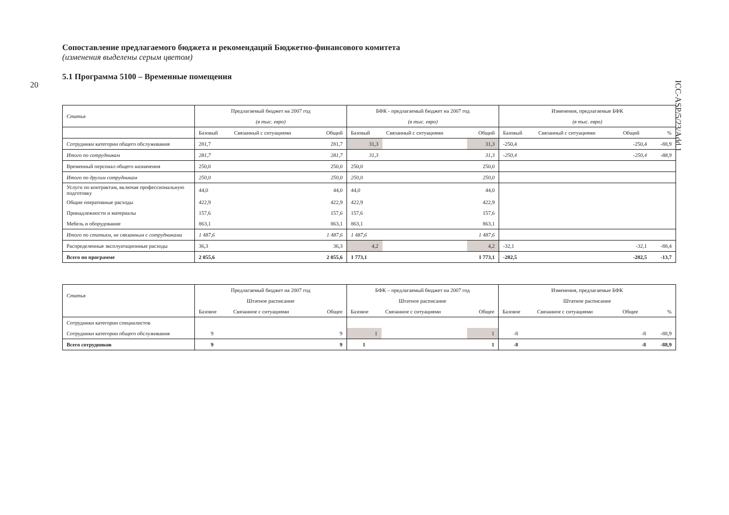20
ICC-ASP/5/23/Add.1
Сопоставление предлагаемого бюджета и рекомендаций Бюджетно-финансового комитета
(изменения выделены серым цветом)
5.1 Программа 5100 – Временные помещения
| Статья | Предлагаемый бюджет на 2007 год | | | БФК - предлагаемый бюджет на 2007 год | | | Изменения, предлагаемые БФК | | | |
| | (в тыс. евро) | | | (в тыс. евро) | | | (в тыс. евро) | | | |
| | Базовый | Связанный с ситуациями | Общий | Базовый | Связанный с ситуациями | Общий | Базовый | Связанный с ситуациями | Общий | % |
| Сотрудники категории общего обслуживания | 281,7 | | 281,7 | 31,3 | | 31,3 | -250,4 | | -250,4 | -88,9 |
| Итого по сотрудникам | 281,7 | | 281,7 | 31,3 | | 31,3 | -250,4 | | -250,4 | -88,9 |
| Временный персонал общего назначения | 250,0 | | 250,0 | 250,0 | | 250,0 | | | | |
| Итого по другим сотрудникам | 250,0 | | 250,0 | 250,0 | | 250,0 | | | | |
| Услуги по контрактам, включая профессиональную подготовку | 44,0 | | 44,0 | 44,0 | | 44,0 | | | | |
| Общие оперативные расходы | 422,9 | | 422,9 | 422,9 | | 422,9 | | | | |
| Принадлежности и материалы | 157,6 | | 157,6 | 157,6 | | 157,6 | | | | |
| Мебель и оборудование | 863,1 | | 863,1 | 863,1 | | 863,1 | | | | |
| Итого по статьям, не связанным с сотрудниками | 1 487,6 | | 1 487,6 | 1 487,6 | | 1 487,6 | | | | |
| Распределенные эксплуатационные расходы | 36,3 | | 36,3 | 4,2 | | 4,2 | -32,1 | | -32,1 | -88,4 |
| Всего по программе | 2 055,6 | | 2 055,6 | 1 773,1 | | 1 773,1 | -282,5 | | -282,5 | -13,7 |
| Статья | Предлагаемый бюджет на 2007 год | | | БФК – предлагаемый бюджет на 2007 год | | | Изменения, предлагаемые БФК | | | |
| | Штатное расписание | | | Штатное расписание | | | Штатное расписание | | | |
| | Базовое | Связанное с ситуациями | Общее | Базовое | Связанное с ситуациями | Общее | Базовое | Связанное с ситуациями | Общее | % |
| Сотрудники категории специалистов | | | | | | | | | | |
| Сотрудники категории общего обслуживания | 9 | | 9 | 1 | | 1 | -8 | | -8 | -88,9 |
| Всего сотрудников | 9 | | 9 | 1 | | 1 | -8 | | -8 | -88,9 |